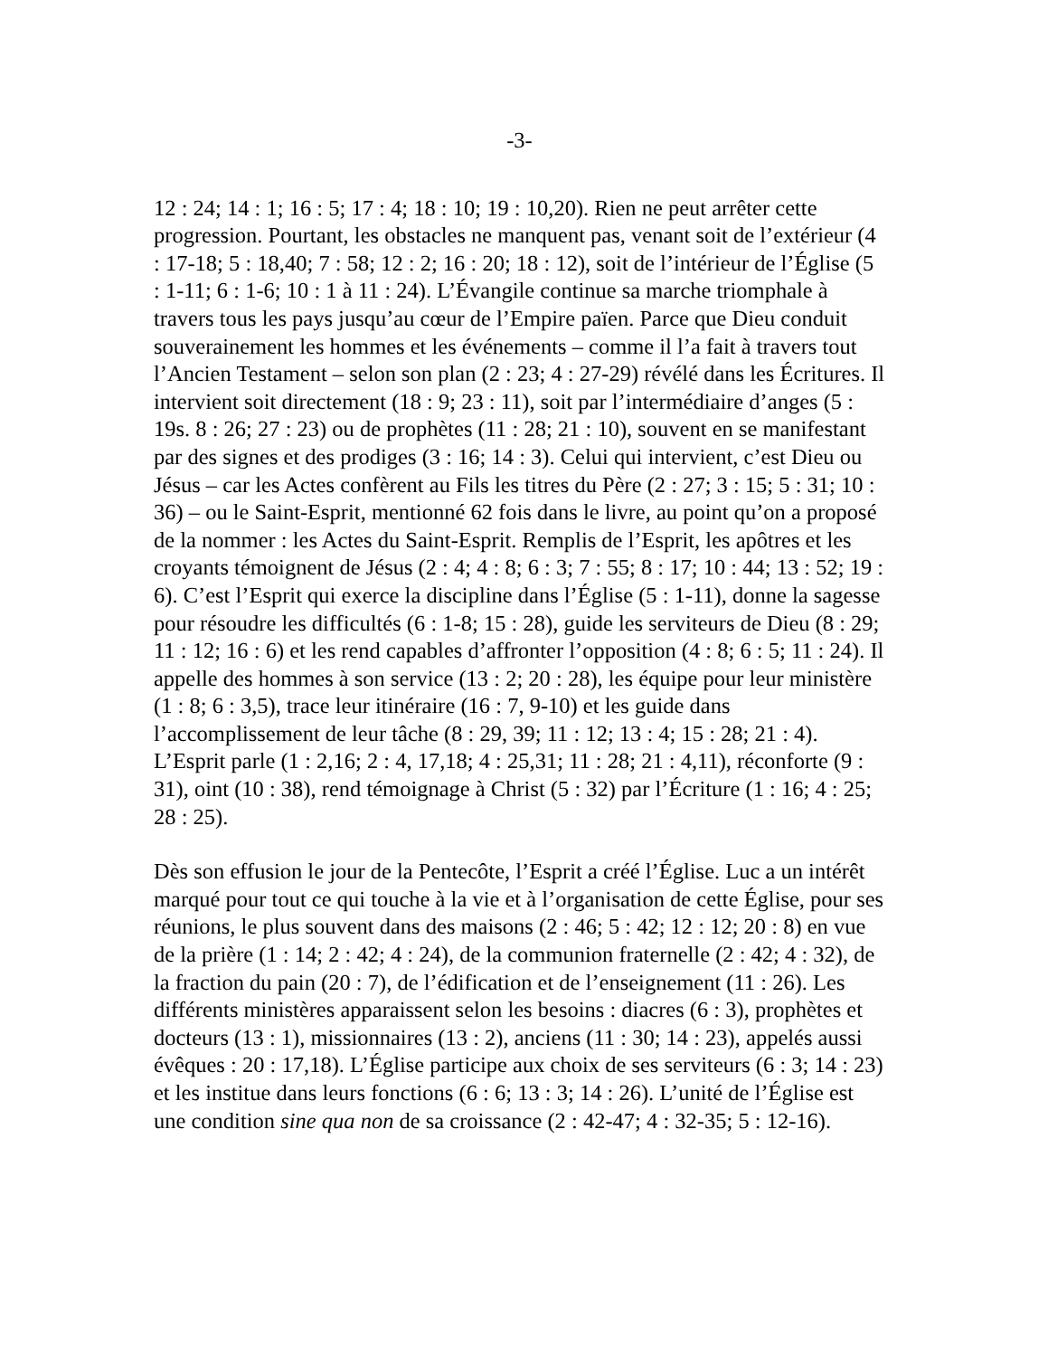-3-
12 : 24; 14 : 1; 16 : 5; 17 : 4; 18 : 10; 19 : 10,20). Rien ne peut arrêter cette progression. Pourtant, les obstacles ne manquent pas, venant soit de l’extérieur (4 : 17-18; 5 : 18,40; 7 : 58; 12 : 2; 16 : 20; 18 : 12), soit de l’intérieur de l’Église (5 : 1-11; 6 : 1-6; 10 : 1 à 11 : 24). L’Évangile continue sa marche triomphale à travers tous les pays jusqu’au cœur de l’Empire païen. Parce que Dieu conduit souverainement les hommes et les événements – comme il l’a fait à travers tout l’Ancien Testament – selon son plan (2 : 23; 4 : 27-29) révélé dans les Écritures. Il intervient soit directement (18 : 9; 23 : 11), soit par l’intermédiaire d’anges (5 : 19s. 8 : 26; 27 : 23) ou de prophètes (11 : 28; 21 : 10), souvent en se manifestant par des signes et des prodiges (3 : 16; 14 : 3). Celui qui intervient, c’est Dieu ou Jésus – car les Actes confèrent au Fils les titres du Père (2 : 27; 3 : 15; 5 : 31; 10 : 36) – ou le Saint-Esprit, mentionné 62 fois dans le livre, au point qu’on a proposé de la nommer : les Actes du Saint-Esprit. Remplis de l’Esprit, les apôtres et les croyants témoignent de Jésus (2 : 4; 4 : 8; 6 : 3; 7 : 55; 8 : 17; 10 : 44; 13 : 52; 19 : 6). C’est l’Esprit qui exerce la discipline dans l’Église (5 : 1-11), donne la sagesse pour résoudre les difficultés (6 : 1-8; 15 : 28), guide les serviteurs de Dieu (8 : 29; 11 : 12; 16 : 6) et les rend capables d’affronter l’opposition (4 : 8; 6 : 5; 11 : 24). Il appelle des hommes à son service (13 : 2; 20 : 28), les équipe pour leur ministère (1 : 8; 6 : 3,5), trace leur itinéraire (16 : 7, 9-10) et les guide dans l’accomplissement de leur tâche (8 : 29, 39; 11 : 12; 13 : 4; 15 : 28; 21 : 4). L’Esprit parle (1 : 2,16; 2 : 4, 17,18; 4 : 25,31; 11 : 28; 21 : 4,11), réconforte (9 : 31), oint (10 : 38), rend témoignage à Christ (5 : 32) par l’Écriture (1 : 16; 4 : 25; 28 : 25).
Dès son effusion le jour de la Pentecôte, l’Esprit a créé l’Église. Luc a un intérêt marqué pour tout ce qui touche à la vie et à l’organisation de cette Église, pour ses réunions, le plus souvent dans des maisons (2 : 46; 5 : 42; 12 : 12; 20 : 8) en vue de la prière (1 : 14; 2 : 42; 4 : 24), de la communion fraternelle (2 : 42; 4 : 32), de la fraction du pain (20 : 7), de l’édification et de l’enseignement (11 : 26). Les différents ministères apparaissent selon les besoins : diacres (6 : 3), prophètes et docteurs (13 : 1), missionnaires (13 : 2), anciens (11 : 30; 14 : 23), appelés aussi évêques : 20 : 17,18). L’Église participe aux choix de ses serviteurs (6 : 3; 14 : 23) et les institue dans leurs fonctions (6 : 6; 13 : 3; 14 : 26). L’unité de l’Église est une condition sine qua non de sa croissance (2 : 42-47; 4 : 32-35; 5 : 12-16).